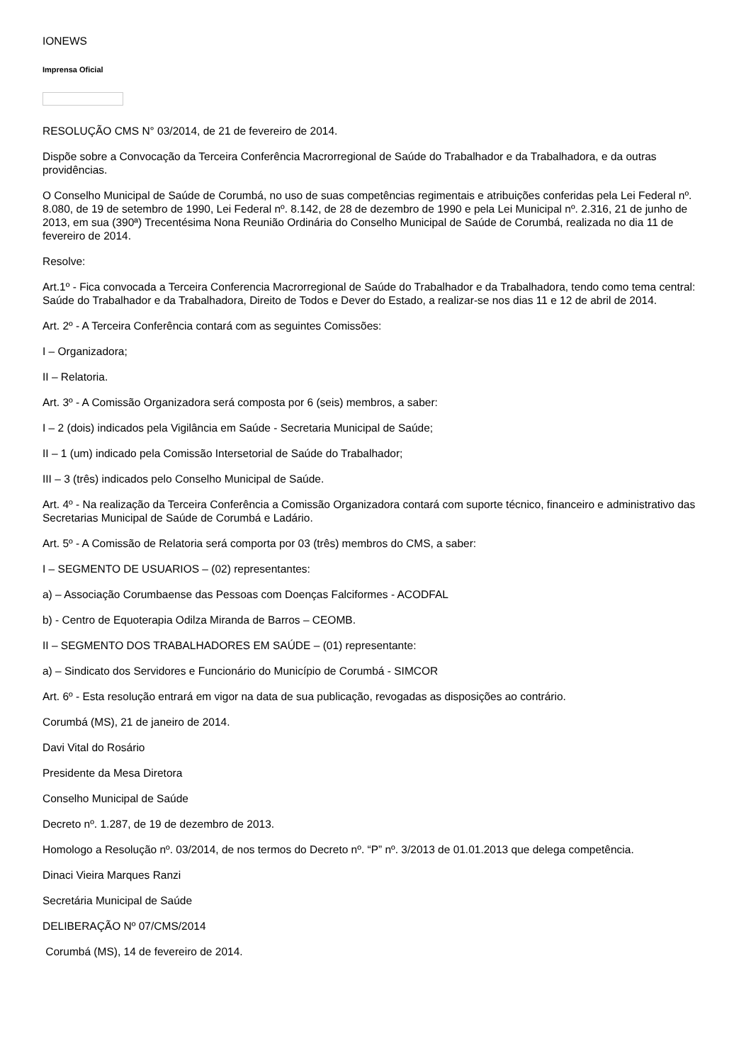IONEWS
Imprensa Oficial
RESOLUÇÃO CMS N° 03/2014, de 21 de fevereiro de 2014.
Dispõe sobre a Convocação da Terceira Conferência Macrorregional de Saúde do Trabalhador e da Trabalhadora, e da outras providências.
O Conselho Municipal de Saúde de Corumbá, no uso de suas competências regimentais e atribuições conferidas pela Lei Federal nº. 8.080, de 19 de setembro de 1990, Lei Federal nº. 8.142, de 28 de dezembro de 1990 e pela Lei Municipal nº. 2.316, 21 de junho de 2013, em sua (390ª) Trecentésima Nona Reunião Ordinária do Conselho Municipal de Saúde de Corumbá, realizada no dia 11 de fevereiro de 2014.
Resolve:
Art.1º - Fica convocada a Terceira Conferencia Macrorregional de Saúde do Trabalhador e da Trabalhadora, tendo como tema central: Saúde do Trabalhador e da Trabalhadora, Direito de Todos e Dever do Estado, a realizar-se nos dias 11 e 12 de abril de 2014.
Art. 2º - A Terceira Conferência contará com as seguintes Comissões:
I – Organizadora;
II – Relatoria.
Art. 3º - A Comissão Organizadora será composta por 6 (seis) membros, a saber:
I – 2 (dois) indicados pela Vigilância em Saúde - Secretaria Municipal de Saúde;
II – 1 (um) indicado pela Comissão Intersetorial de Saúde do Trabalhador;
III – 3 (três) indicados pelo Conselho Municipal de Saúde.
Art. 4º - Na realização da Terceira Conferência a Comissão Organizadora contará com suporte técnico, financeiro e administrativo das Secretarias Municipal de Saúde de Corumbá e Ladário.
Art. 5º - A Comissão de Relatoria será comporta por 03 (três) membros do CMS, a saber:
I – SEGMENTO DE USUARIOS – (02) representantes:
a) – Associação Corumbaense das Pessoas com Doenças Falciformes - ACODFAL
b) - Centro de Equoterapia Odilza Miranda de Barros – CEOMB.
II – SEGMENTO DOS TRABALHADORES EM SAÚDE – (01) representante:
a) – Sindicato dos Servidores e Funcionário do Município de Corumbá - SIMCOR
Art. 6º - Esta resolução entrará em vigor na data de sua publicação, revogadas as disposições ao contrário.
Corumbá (MS), 21 de janeiro de 2014.
Davi Vital do Rosário
Presidente da Mesa Diretora
Conselho Municipal de Saúde
Decreto nº. 1.287, de 19 de dezembro de 2013.
Homologo a Resolução nº. 03/2014, de nos termos do Decreto nº. “P” nº. 3/2013 de 01.01.2013 que delega competência.
Dinaci Vieira Marques Ranzi
Secretária Municipal de Saúde
DELIBERAÇÃO Nº 07/CMS/2014
Corumbá (MS), 14 de fevereiro de 2014.